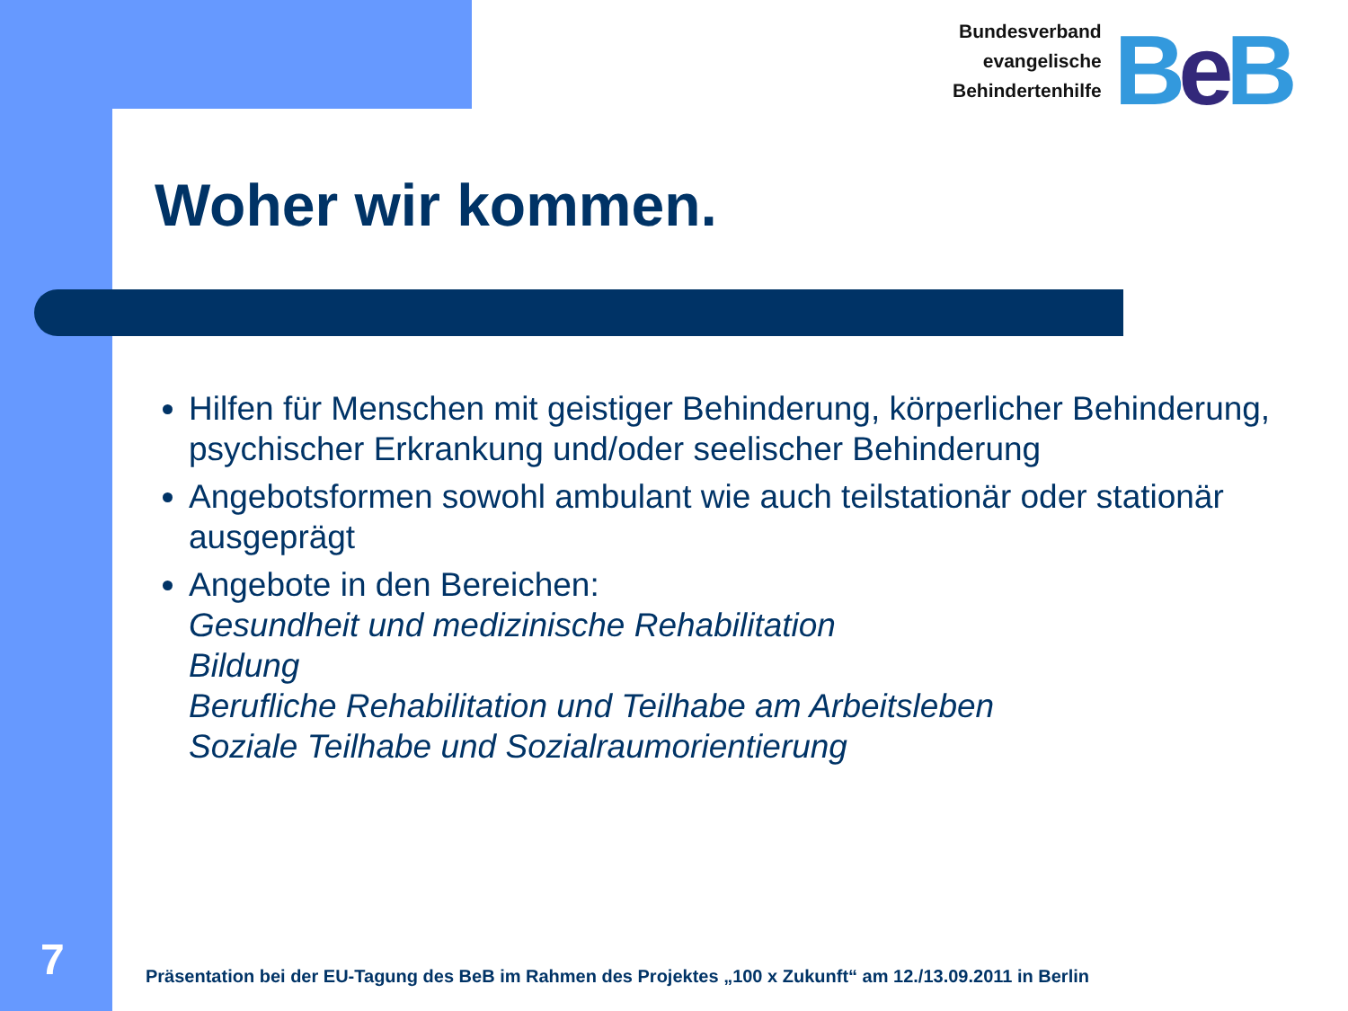Bundesverband
evangelische
Behindertenhilfe
Be B
Woher wir kommen.
Hilfen für Menschen mit geistiger Behinderung, körperlicher Behinderung, psychischer Erkrankung und/oder seelischer Behinderung
Angebotsformen sowohl ambulant wie auch teilstationär oder stationär ausgeprägt
Angebote in den Bereichen:
Gesundheit und medizinische Rehabilitation
Bildung
Berufliche Rehabilitation und Teilhabe am Arbeitsleben
Soziale Teilhabe und Sozialraumorientierung
7
Präsentation bei der EU-Tagung des BeB im Rahmen des Projektes „100 x Zukunft“ am 12./13.09.2011 in Berlin